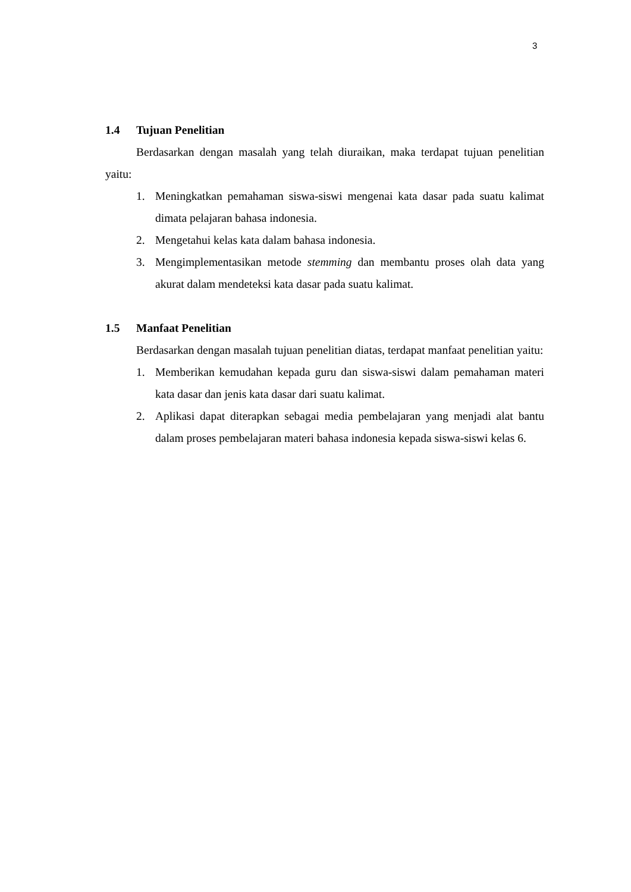3
1.4 Tujuan Penelitian
Berdasarkan dengan masalah yang telah diuraikan, maka terdapat tujuan penelitian yaitu:
1. Meningkatkan pemahaman siswa-siswi mengenai kata dasar pada suatu kalimat dimata pelajaran bahasa indonesia.
2. Mengetahui kelas kata dalam bahasa indonesia.
3. Mengimplementasikan metode stemming dan membantu proses olah data yang akurat dalam mendeteksi kata dasar pada suatu kalimat.
1.5 Manfaat Penelitian
Berdasarkan dengan masalah tujuan penelitian diatas, terdapat manfaat penelitian yaitu:
1. Memberikan kemudahan kepada guru dan siswa-siswi dalam pemahaman materi kata dasar dan jenis kata dasar dari suatu kalimat.
2. Aplikasi dapat diterapkan sebagai media pembelajaran yang menjadi alat bantu dalam proses pembelajaran materi bahasa indonesia kepada siswa-siswi kelas 6.